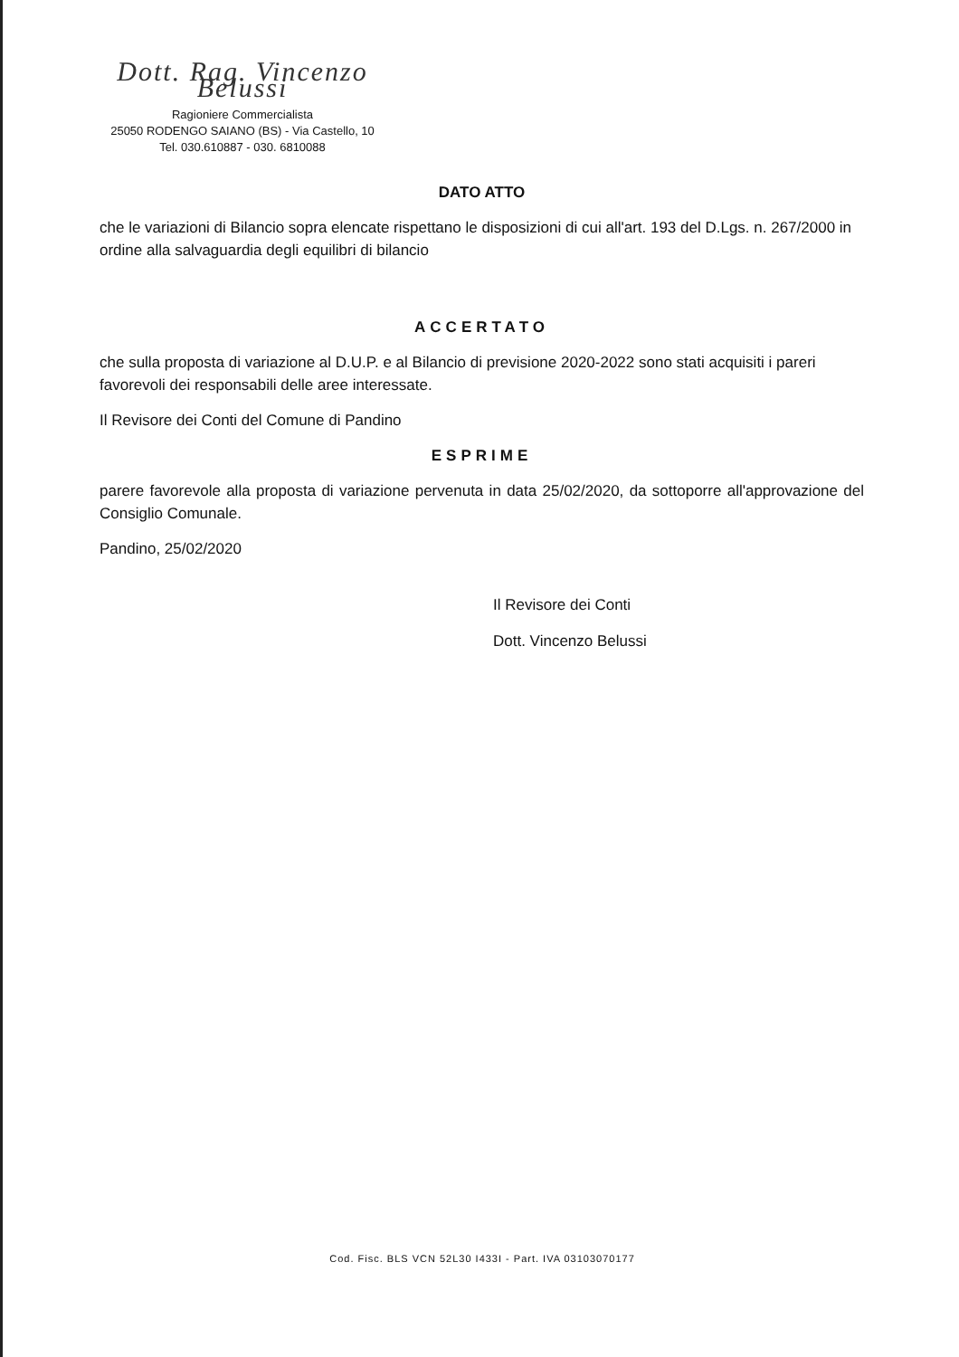Dott. Rag. Vincenzo Belussi
Ragioniere Commercialista
25050 RODENGO SAIANO (BS) - Via Castello, 10
Tel. 030.610887 - 030. 6810088
DATO ATTO
che le variazioni di Bilancio sopra elencate rispettano le disposizioni di cui all'art. 193 del D.Lgs. n. 267/2000 in ordine alla salvaguardia degli equilibri di bilancio
ACCERTATO
che sulla proposta di variazione al D.U.P. e al Bilancio di previsione 2020-2022 sono stati acquisiti i pareri favorevoli dei responsabili delle aree interessate.
Il Revisore dei Conti del Comune di Pandino
ESPRIME
parere favorevole alla proposta di variazione pervenuta in data 25/02/2020, da sottoporre all'approvazione del Consiglio Comunale.
Pandino, 25/02/2020
Il Revisore dei Conti
Dott. Vincenzo Belussi
Cod. Fisc. BLS VCN 52L30 I433I - Part. IVA 03103070177